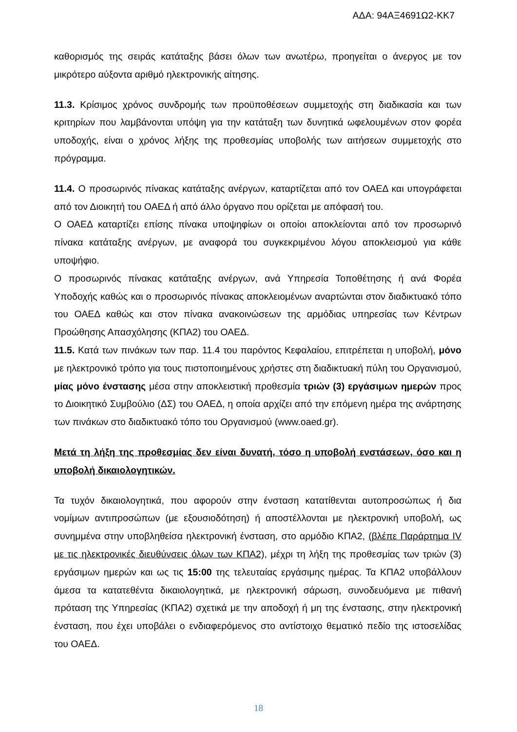ΑΔΑ: 94ΑΞ4691Ω2-ΚΚ7
καθορισμός της σειράς κατάταξης βάσει όλων των ανωτέρω, προηγείται ο άνεργος με τον μικρότερο αύξοντα αριθμό ηλεκτρονικής αίτησης.
11.3. Κρίσιμος χρόνος συνδρομής των προϋποθέσεων συμμετοχής στη διαδικασία και των κριτηρίων που λαμβάνονται υπόψη για την κατάταξη των δυνητικά ωφελουμένων στον φορέα υποδοχής, είναι ο χρόνος λήξης της προθεσμίας υποβολής των αιτήσεων συμμετοχής στο πρόγραμμα.
11.4. Ο προσωρινός πίνακας κατάταξης ανέργων, καταρτίζεται από τον ΟΑΕΔ και υπογράφεται από τον Διοικητή του ΟΑΕΔ ή από άλλο όργανο που ορίζεται με απόφασή του.
Ο ΟΑΕΔ καταρτίζει επίσης πίνακα υποψηφίων οι οποίοι αποκλείονται από τον προσωρινό πίνακα κατάταξης ανέργων, με αναφορά του συγκεκριμένου λόγου αποκλεισμού για κάθε υποψήφιο.
Ο προσωρινός πίνακας κατάταξης ανέργων, ανά Υπηρεσία Τοποθέτησης ή ανά Φορέα Υποδοχής καθώς και ο προσωρινός πίνακας αποκλειομένων αναρτώνται στον διαδικτυακό τόπο του ΟΑΕΔ καθώς και στον πίνακα ανακοινώσεων της αρμόδιας υπηρεσίας των Κέντρων Προώθησης Απασχόλησης (ΚΠΑ2) του ΟΑΕΔ.
11.5. Κατά των πινάκων των παρ. 11.4 του παρόντος Κεφαλαίου, επιτρέπεται η υποβολή, μόνο με ηλεκτρονικό τρόπο για τους πιστοποιημένους χρήστες στη διαδικτυακή πύλη του Οργανισμού, μίας μόνο ένστασης μέσα στην αποκλειστική προθεσμία τριών (3) εργάσιμων ημερών προς το Διοικητικό Συμβούλιο (ΔΣ) του ΟΑΕΔ, η οποία αρχίζει από την επόμενη ημέρα της ανάρτησης των πινάκων στο διαδικτυακό τόπο του Οργανισμού (www.oaed.gr).
Μετά τη λήξη της προθεσμίας δεν είναι δυνατή, τόσο η υποβολή ενστάσεων, όσο και η υποβολή δικαιολογητικών.
Τα τυχόν δικαιολογητικά, που αφορούν στην ένσταση κατατίθενται αυτοπροσώπως ή δια νομίμων αντιπροσώπων (με εξουσιοδότηση) ή αποστέλλονται με ηλεκτρονική υποβολή, ως συνημμένα στην υποβληθείσα ηλεκτρονική ένσταση, στο αρμόδιο ΚΠΑ2, (βλέπε Παράρτημα IV με τις ηλεκτρονικές διευθύνσεις όλων των ΚΠΑ2), μέχρι τη λήξη της προθεσμίας των τριών (3) εργάσιμων ημερών και ως τις 15:00 της τελευταίας εργάσιμης ημέρας. Τα ΚΠΑ2 υποβάλλουν άμεσα τα κατατεθέντα δικαιολογητικά, με ηλεκτρονική σάρωση, συνοδευόμενα με πιθανή πρόταση της Υπηρεσίας (ΚΠΑ2) σχετικά με την αποδοχή ή μη της ένστασης, στην ηλεκτρονική ένσταση, που έχει υποβάλει ο ενδιαφερόμενος στο αντίστοιχο θεματικό πεδίο της ιστοσελίδας του ΟΑΕΔ.
18